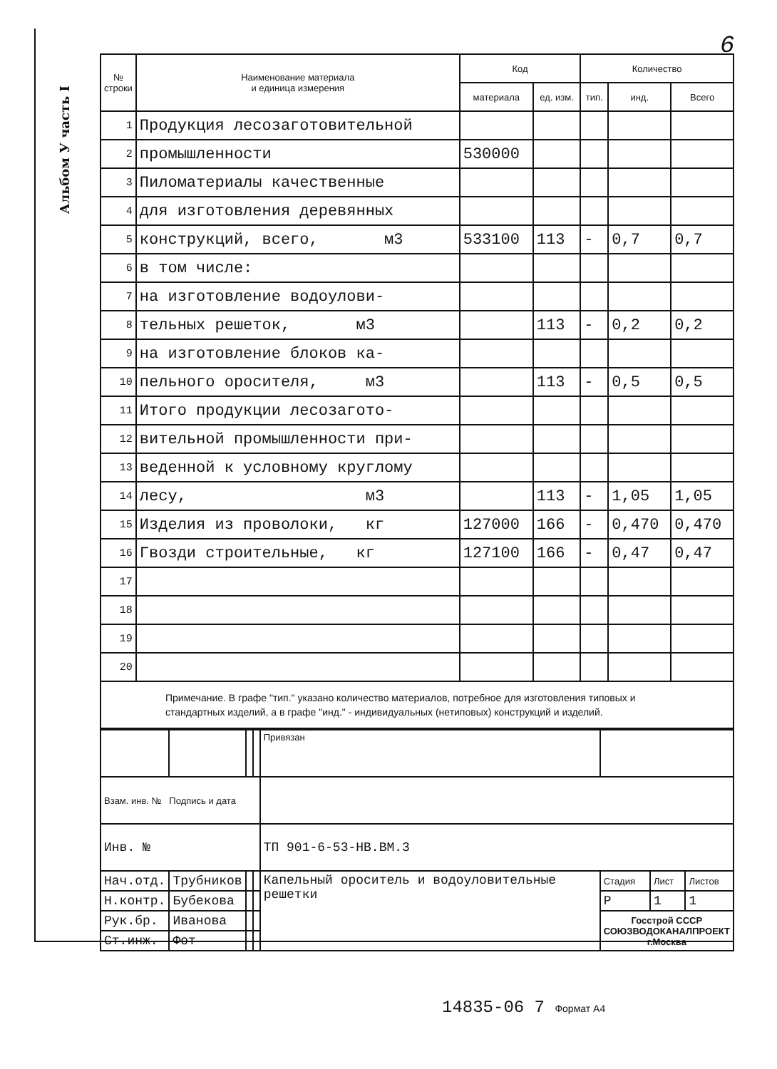Альбом У часть I
6
| № строки | Наименование материала и единица измерения | Код | | Количество | | |
| --- | --- | --- | --- | --- | --- | --- |
| | | материала | ед. изм. | тип. | инд. | Всего |
| 1 | Продукция лесозаготовительной | | | | | |
| 2 | промышленности | 530000 | | | | |
| 3 | Пиломатериалы качественные | | | | | |
| 4 | для изготовления деревянных | | | | | |
| 5 | конструкций, всего, м3 | 533100 | 113 | - | 0,7 | 0,7 |
| 6 | в том числе: | | | | | |
| 7 | на изготовление водоулови- | | | | | |
| 8 | тельных решеток, м3 | | 113 | - | 0,2 | 0,2 |
| 9 | на изготовление блоков ка- | | | | | |
| 10 | пельного оросителя, м3 | | 113 | - | 0,5 | 0,5 |
| 11 | Итого продукции лесозаготo- | | | | | |
| 12 | вительной промышленности при- | | | | | |
| 13 | веденной к условному круглому | | | | | |
| 14 | лесу, м3 | | 113 | - | 1,05 | 1,05 |
| 15 | Изделия из проволоки, кг | 127000 | 166 | - | 0,470 | 0,470 |
| 16 | Гвозди строительные, кг | 127100 | 166 | - | 0,47 | 0,47 |
| 17 | | | | | | |
| 18 | | | | | | |
| 19 | | | | | | |
| 20 | | | | | | |
Примечание. В графе "тип." указано количество материалов, потребное для изготовления типовых и стандартных изделий, а в графе "инд." - индивидуальных (нетиповых) конструкций и изделий.
| | | | | Привязан | | | |
| Взам. инв. № Подпись и дата | | | | | | | |
| Инв. № | | | | ТП 901-6-53-НВ.ВМ.3 | | | |
| Нач.отд. | Трубников | | | Капельный ороситель и водоуловительные решетки | Стадия | Лист | Листов |
| Н.контр. | Бубекова | | | | Р | 1 | 1 |
| Рук.бр. | Иванова | | | | Госстрой СССР СОЮЗВОДОКАНАЛПРОЕКТ г.Москва | | |
| Ст.инж. | Фот | | | | | | |
14835-06 7 Формат А4